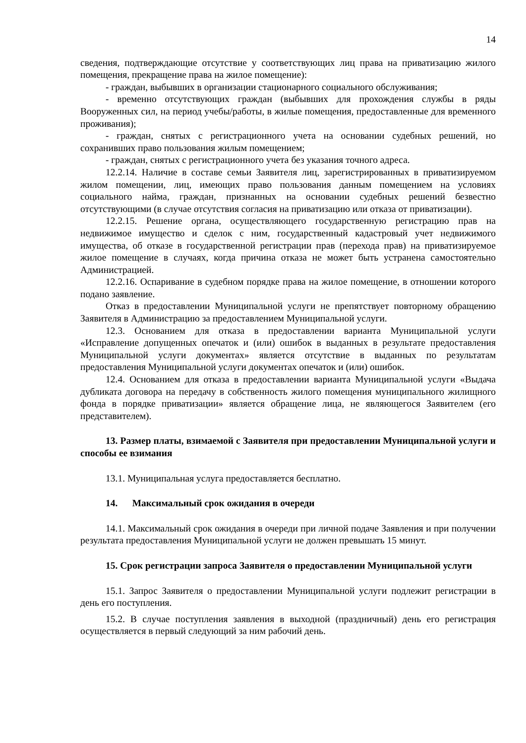14
сведения, подтверждающие отсутствие у соответствующих лиц права на приватизацию жилого помещения, прекращение права на жилое помещение):
- граждан, выбывших в организации стационарного социального обслуживания;
- временно отсутствующих граждан (выбывших для прохождения службы в ряды Вооруженных сил, на период учебы/работы, в жилые помещения, предоставленные для временного проживания);
- граждан, снятых с регистрационного учета на основании судебных решений, но сохранивших право пользования жилым помещением;
- граждан, снятых с регистрационного учета без указания точного адреса.
12.2.14. Наличие в составе семьи Заявителя лиц, зарегистрированных в приватизируемом жилом помещении, лиц, имеющих право пользования данным помещением на условиях социального найма, граждан, признанных на основании судебных решений безвестно отсутствующими (в случае отсутствия согласия на приватизацию или отказа от приватизации).
12.2.15. Решение органа, осуществляющего государственную регистрацию прав на недвижимое имущество и сделок с ним, государственный кадастровый учет недвижимого имущества, об отказе в государственной регистрации прав (перехода прав) на приватизируемое жилое помещение в случаях, когда причина отказа не может быть устранена самостоятельно Администрацией.
12.2.16. Оспаривание в судебном порядке права на жилое помещение, в отношении которого подано заявление.
Отказ в предоставлении Муниципальной услуги не препятствует повторному обращению Заявителя в Администрацию за предоставлением Муниципальной услуги.
12.3. Основанием для отказа в предоставлении варианта Муниципальной услуги «Исправление допущенных опечаток и (или) ошибок в выданных в результате предоставления Муниципальной услуги документах» является отсутствие в выданных по результатам предоставления Муниципальной услуги документах опечаток и (или) ошибок.
12.4. Основанием для отказа в предоставлении варианта Муниципальной услуги «Выдача дубликата договора на передачу в собственность жилого помещения муниципального жилищного фонда в порядке приватизации» является обращение лица, не являющегося Заявителем (его представителем).
13. Размер платы, взимаемой с Заявителя при предоставлении Муниципальной услуги и способы ее взимания
13.1. Муниципальная услуга предоставляется бесплатно.
14. Максимальный срок ожидания в очереди
14.1. Максимальный срок ожидания в очереди при личной подаче Заявления и при получении результата предоставления Муниципальной услуги не должен превышать 15 минут.
15. Срок регистрации запроса Заявителя о предоставлении Муниципальной услуги
15.1. Запрос Заявителя о предоставлении Муниципальной услуги подлежит регистрации в день его поступления.
15.2. В случае поступления заявления в выходной (праздничный) день его регистрация осуществляется в первый следующий за ним рабочий день.